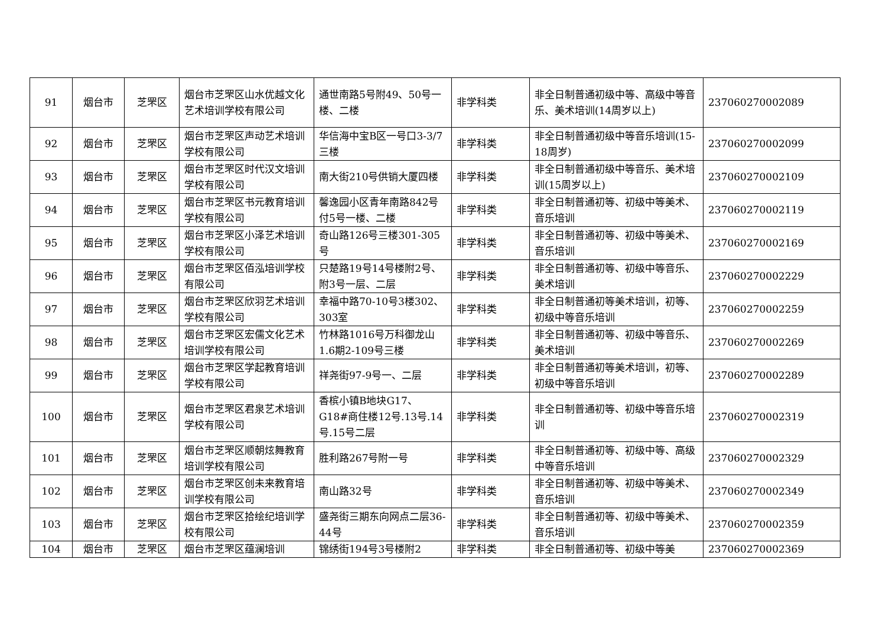| 91 | 烟台市 | 芝罘区 | 烟台市芝罘区山水优越文化艺术培训学校有限公司 | 通世南路5号附49、50号一楼、二楼 | 非学科类 | 非全日制普通初级中等、高级中等音乐、美术培训(14周岁以上) | 237060270002089 |
| 92 | 烟台市 | 芝罘区 | 烟台市芝罘区声动艺术培训学校有限公司 | 华信海中宝B区一号口3-3/7三楼 | 非学科类 | 非全日制普通初级中等音乐培训(15-18周岁) | 237060270002099 |
| 93 | 烟台市 | 芝罘区 | 烟台市芝罘区时代汉文培训学校有限公司 | 南大街210号供销大厦四楼 | 非学科类 | 非全日制普通初级中等音乐、美术培训(15周岁以上) | 237060270002109 |
| 94 | 烟台市 | 芝罘区 | 烟台市芝罘区书元教育培训学校有限公司 | 馨逸园小区青年南路842号付5号一楼、二楼 | 非学科类 | 非全日制普通初等、初级中等美术、音乐培训 | 237060270002119 |
| 95 | 烟台市 | 芝罘区 | 烟台市芝罘区小泽艺术培训学校有限公司 | 奇山路126号三楼301-305号 | 非学科类 | 非全日制普通初等、初级中等美术、音乐培训 | 237060270002169 |
| 96 | 烟台市 | 芝罘区 | 烟台市芝罘区佰泓培训学校有限公司 | 只楚路19号14号楼附2号、附3号一层、二层 | 非学科类 | 非全日制普通初等、初级中等音乐、美术培训 | 237060270002229 |
| 97 | 烟台市 | 芝罘区 | 烟台市芝罘区欣羽艺术培训学校有限公司 | 幸福中路70-10号3楼302、303室 | 非学科类 | 非全日制普通初等美术培训，初等、初级中等音乐培训 | 237060270002259 |
| 98 | 烟台市 | 芝罘区 | 烟台市芝罘区宏儒文化艺术培训学校有限公司 | 竹林路1016号万科御龙山1.6期2-109号三楼 | 非学科类 | 非全日制普通初等、初级中等音乐、美术培训 | 237060270002269 |
| 99 | 烟台市 | 芝罘区 | 烟台市芝罘区学起教育培训学校有限公司 | 祥尧街97-9号一、二层 | 非学科类 | 非全日制普通初等美术培训，初等、初级中等音乐培训 | 237060270002289 |
| 100 | 烟台市 | 芝罘区 | 烟台市芝罘区君泉艺术培训学校有限公司 | 香槟小镇B地块G17、G18#商住楼12号.13号.14号.15号二层 | 非学科类 | 非全日制普通初等、初级中等音乐培训 | 237060270002319 |
| 101 | 烟台市 | 芝罘区 | 烟台市芝罘区顺朝炫舞教育培训学校有限公司 | 胜利路267号附一号 | 非学科类 | 非全日制普通初等、初级中等、高级中等音乐培训 | 237060270002329 |
| 102 | 烟台市 | 芝罘区 | 烟台市芝罘区创未来教育培训学校有限公司 | 南山路32号 | 非学科类 | 非全日制普通初等、初级中等美术、音乐培训 | 237060270002349 |
| 103 | 烟台市 | 芝罘区 | 烟台市芝罘区拾绘纪培训学校有限公司 | 盛尧街三期东向网点二层36-44号 | 非学科类 | 非全日制普通初等、初级中等美术、音乐培训 | 237060270002359 |
| 104 | 烟台市 | 芝罘区 | 烟台市芝罘区蕴澜培训 | 锦绣街194号3号楼附2 | 非学科类 | 非全日制普通初等、初级中等美 | 237060270002369 |